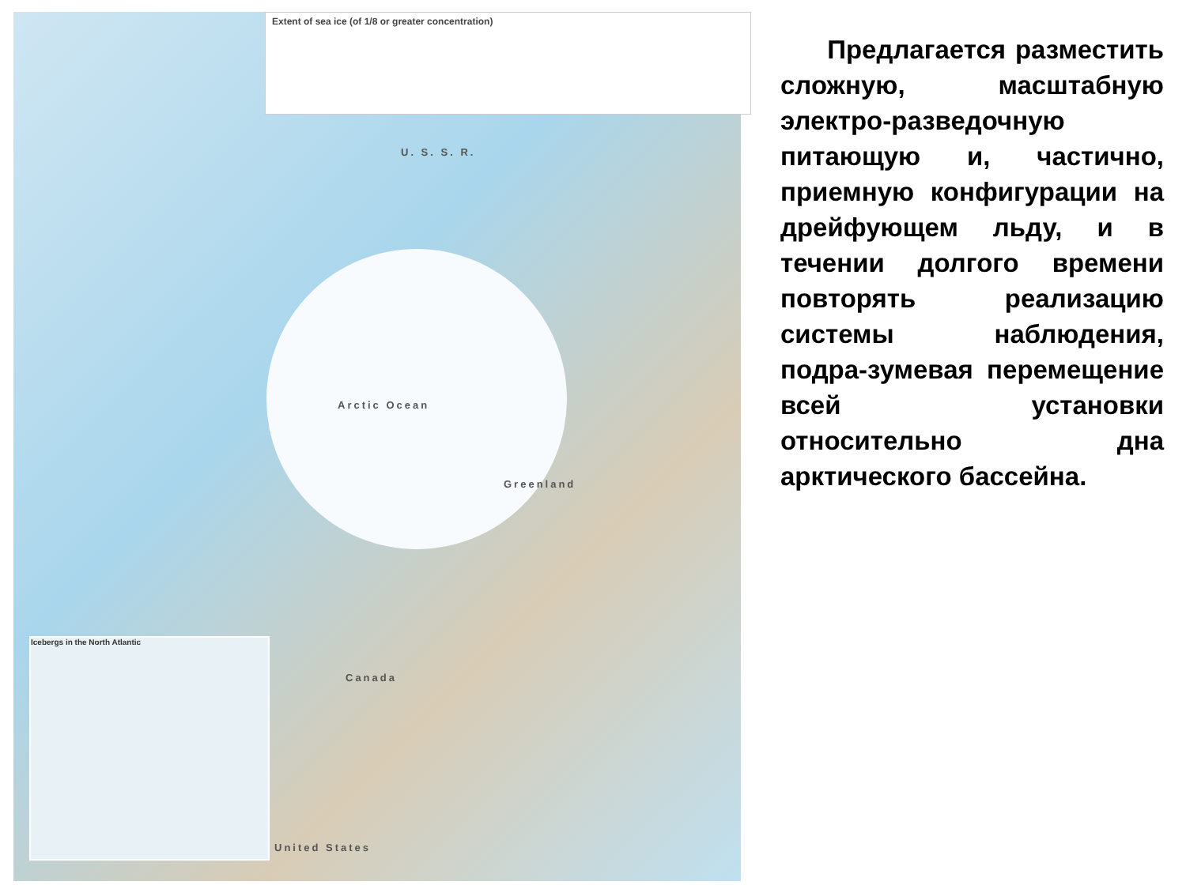Extent of sea ice (of 1/8 or greater concentration)
U. S. S. R.
Arctic Ocean
Greenland
Canada
United States
Icebergs in the North Atlantic
Предлагается разместить сложную, масштабную электро-разведочную питающую и, частично, приемную конфигурации на дрейфующем льду, и в течении долгого времени повторять реализацию системы наблюдения, подра-зумевая перемещение всей установки относительно дна арктического бассейна.